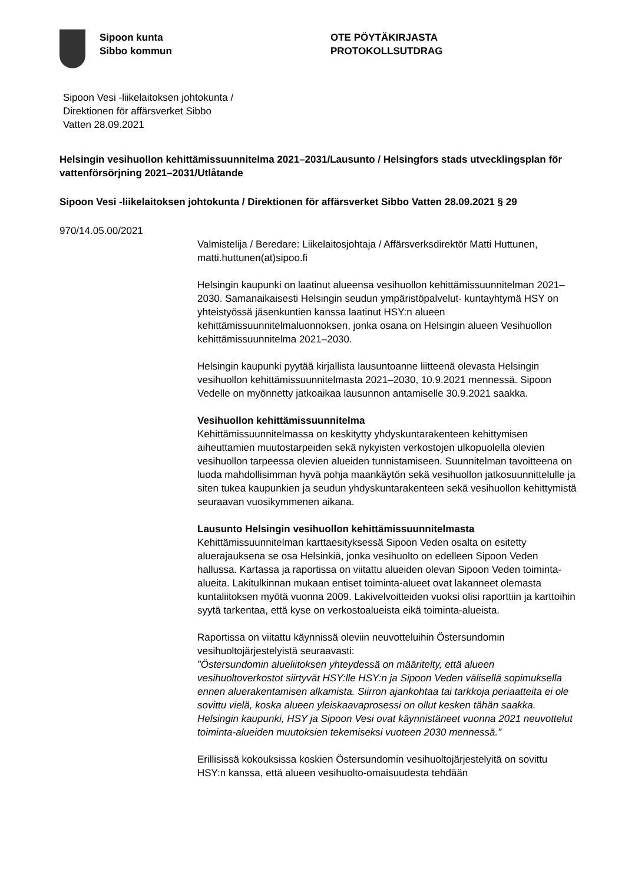Sipoon kunta
Sibbo kommun
OTE PÖYTÄKIRJASTA
PROTOKOLLSUTDRAG
Sipoon Vesi -liikelaitoksen johtokunta /
Direktionen för affärsverket Sibbo
Vatten 28.09.2021
Helsingin vesihuollon kehittämissuunnitelma 2021–2031/Lausunto / Helsingfors stads utvecklingsplan för vattenförsörjning 2021–2031/Utlåtande
Sipoon Vesi -liikelaitoksen johtokunta / Direktionen för affärsverket Sibbo Vatten 28.09.2021 § 29
970/14.05.00/2021
Valmistelija / Beredare: Liikelaitosjohtaja / Affärsverksdirektör Matti Huttunen, matti.huttunen(at)sipoo.fi
Helsingin kaupunki on laatinut alueensa vesihuollon kehittämissuunnitelman 2021–2030. Samanaikaisesti Helsingin seudun ympäristöpalvelut- kuntayhtymä HSY on yhteistyössä jäsenkuntien kanssa laatinut HSY:n alueen kehittämissuunnitelmaluonnoksen, jonka osana on Helsingin alueen Vesihuollon kehittämissuunnitelma 2021–2030.
Helsingin kaupunki pyytää kirjallista lausuntoanne liitteenä olevasta Helsingin vesihuollon kehittämissuunnitelmasta 2021–2030, 10.9.2021 mennessä. Sipoon Vedelle on myönnetty jatkoaikaa lausunnon antamiselle 30.9.2021 saakka.
Vesihuollon kehittämissuunnitelma
Kehittämissuunnitelmassa on keskitytty yhdyskuntarakenteen kehittymisen aiheuttamien muutostarpeiden sekä nykyisten verkostojen ulkopuolella olevien vesihuollon tarpeessa olevien alueiden tunnistamiseen. Suunnitelman tavoitteena on luoda mahdollisimman hyvä pohja maankäytön sekä vesihuollon jatkosuunnittelulle ja siten tukea kaupunkien ja seudun yhdyskuntarakenteen sekä vesihuollon kehittymistä seuraavan vuosikymmenen aikana.
Lausunto Helsingin vesihuollon kehittämissuunnitelmasta
Kehittämissuunnitelman karttaesityksessä Sipoon Veden osalta on esitetty aluerajauksena se osa Helsinkiä, jonka vesihuolto on edelleen Sipoon Veden hallussa. Kartassa ja raportissa on viitattu alueiden olevan Sipoon Veden toiminta-alueita. Lakitulkinnan mukaan entiset toiminta-alueet ovat lakanneet olemasta kuntaliitoksen myötä vuonna 2009. Lakivelvoitteiden vuoksi olisi raporttiin ja karttoihin syytä tarkentaa, että kyse on verkostoalueista eikä toiminta-alueista.
Raportissa on viitattu käynnissä oleviin neuvotteluihin Östersundomin vesihuoltojärjestelyistä seuraavasti:
”Östersundomin alueliitoksen yhteydessä on määritelty, että alueen vesihuoltoverkostot siirtyvät HSY:lle HSY:n ja Sipoon Veden välisellä sopimuksella ennen aluerakentamisen alkamista. Siirron ajankohtaa tai tarkkoja periaatteita ei ole sovittu vielä, koska alueen yleiskaavaprosessi on ollut kesken tähän saakka. Helsingin kaupunki, HSY ja Sipoon Vesi ovat käynnistäneet vuonna 2021 neuvottelut toiminta-alueiden muutoksien tekemiseksi vuoteen 2030 mennessä.”
Erillisissä kokouksissa koskien Östersundomin vesihuoltojärjestelyitä on sovittu HSY:n kanssa, että alueen vesihuolto-omaisuudesta tehdään